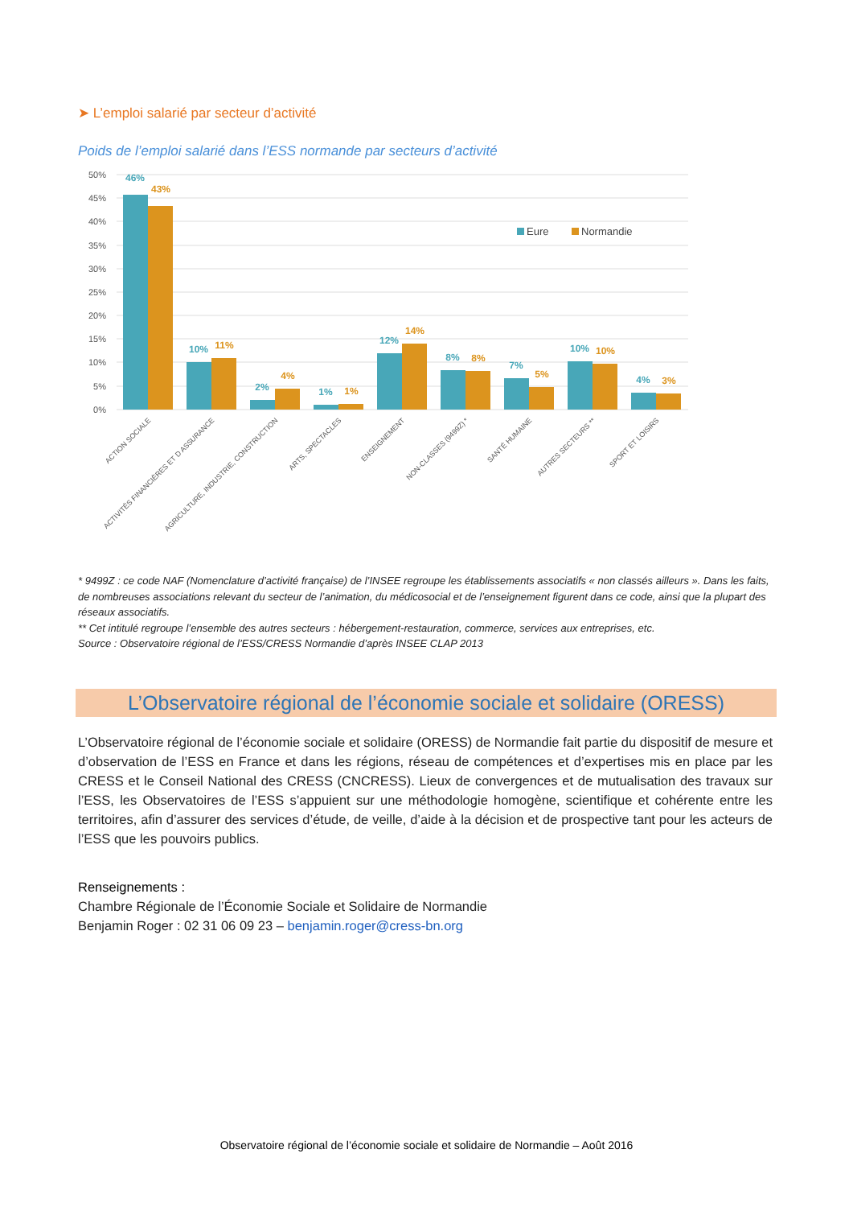➤ L’emploi salarié par secteur d’activité
Poids de l’emploi salarié dans l’ESS normande par secteurs d’activité
50%
45%
40%
35%
30%
25%
20%
15%
10%
5%
0%
46%
43%
10%
11%
2%
4%
1%
1%
12%
14%
8%
8%
7%
5%
10%
10%
4%
3%
Eure
Normandie
ACTION SOCIALE
ACTIVITÉS FINANCIÈRES ET D ASSURANCE
AGRICULTURE, INDUSTRIE, CONSTRUCTION
ARTS, SPECTACLES
ENSEIGNEMENT
NON-CLASSES (9499Z) *
SANTÉ HUMAINE
AUTRES SECTEURS **
SPORT ET LOISIRS
* 9499Z : ce code NAF (Nomenclature d’activité française) de l’INSEE regroupe les établissements associatifs « non classés ailleurs ». Dans les faits, de nombreuses associations relevant du secteur de l’animation, du médicosocial et de l’enseignement figurent dans ce code, ainsi que la plupart des réseaux associatifs.
** Cet intitulé regroupe l’ensemble des autres secteurs : hébergement-restauration, commerce, services aux entreprises, etc.
Source : Observatoire régional de l’ESS/CRESS Normandie d’après INSEE CLAP 2013
L’Observatoire régional de l’économie sociale et solidaire (ORESS)
L’Observatoire régional de l’économie sociale et solidaire (ORESS) de Normandie fait partie du dispositif de mesure et d’observation de l’ESS en France et dans les régions, réseau de compétences et d’expertises mis en place par les CRESS et le Conseil National des CRESS (CNCRESS). Lieux de convergences et de mutualisation des travaux sur l’ESS, les Observatoires de l’ESS s’appuient sur une méthodologie homogène, scientifique et cohérente entre les territoires, afin d’assurer des services d’étude, de veille, d’aide à la décision et de prospective tant pour les acteurs de l’ESS que les pouvoirs publics.
Renseignements :
Chambre Régionale de l’Économie Sociale et Solidaire de Normandie
Benjamin Roger : 02 31 06 09 23 – benjamin.roger@cress-bn.org
Observatoire régional de l’économie sociale et solidaire de Normandie – Août 2016